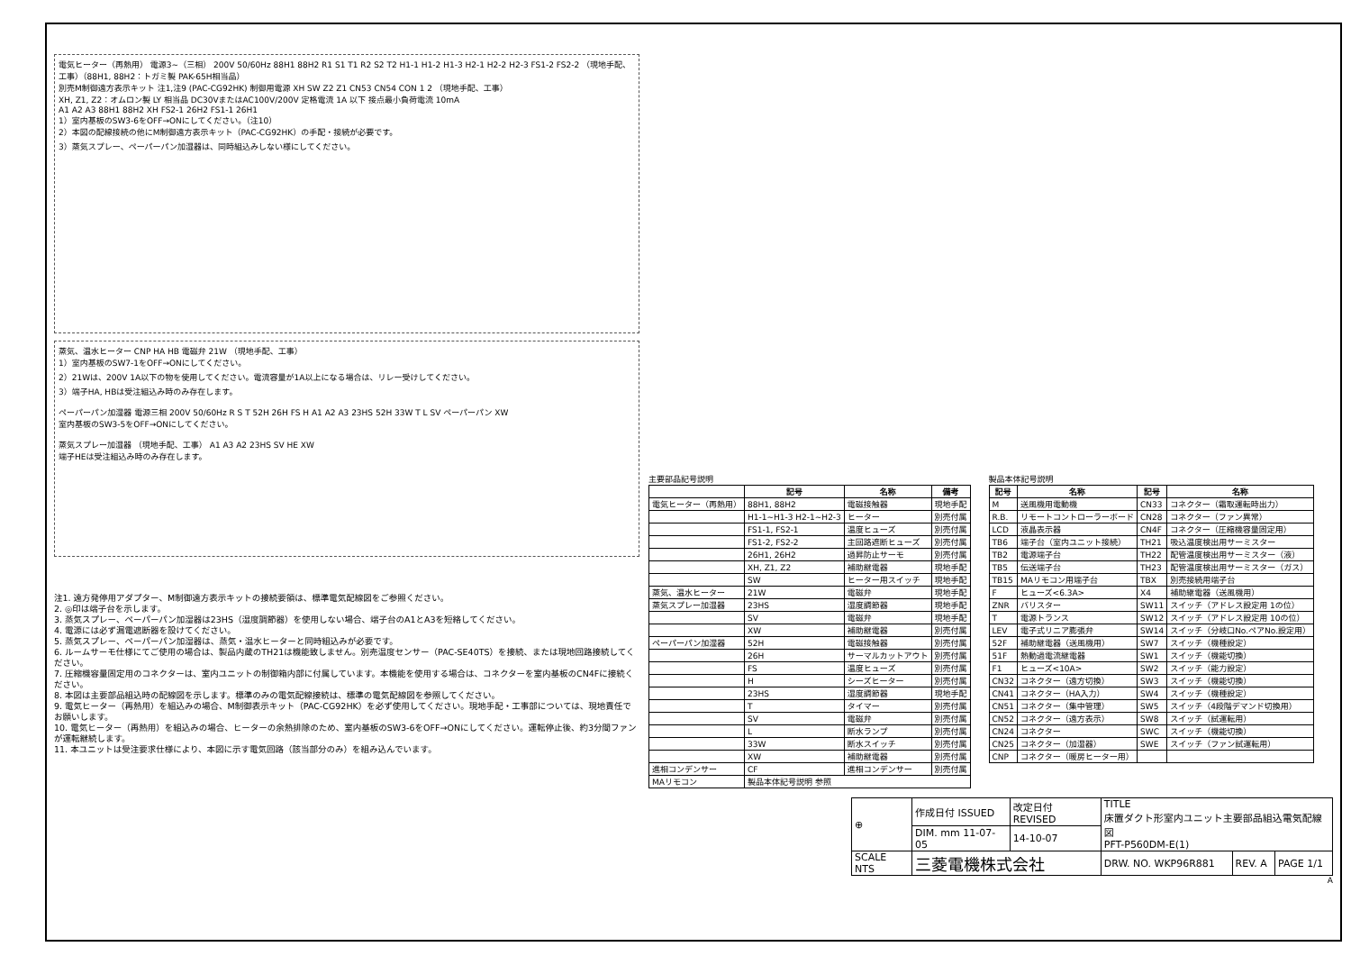電気ヒーター（再熱用） 電源3~（三相） 200V 50/60Hz 88H1 88H2 R1 S1 T1 R2 S2 T2 H1-1 H1-2 H1-3 H2-1 H2-2 H2-3 FS1-2 FS2-2 （現地手配、工事）（88H1, 88H2：トガミ製 PAK-65H相当品）
別売M制御遠方表示キット 注1,注9 (PAC-CG92HK) 制御用電源 XH SW Z2 Z1 CN53 CN54 CON 1 2 （現地手配、工事）
XH, Z1, Z2：オムロン製 LY 相当品 DC30VまたはAC100V/200V 定格電流 1A 以下 接点最小負荷電流 10mA
A1 A2 A3 88H1 88H2 XH FS2-1 26H2 FS1-1 26H1
1）室内基板のSW3-6をOFF→ONにしてください。（注10）
2）本図の配線接続の他にM制御遠方表示キット（PAC-CG92HK）の手配・接続が必要です。
3）蒸気スプレー、ペーパーパン加湿器は、同時組込みしない様にしてください。
蒸気、温水ヒーター CNP HA HB 電磁弁 21W （現地手配、工事）
1）室内基板のSW7-1をOFF→ONにしてください。
2）21Wは、200V 1A以下の物を使用してください。電流容量が1A以上になる場合は、リレー受けしてください。
3）端子HA, HBは受注組込み時のみ存在します。
ペーパーパン加湿器 電源三相 200V 50/60Hz R S T 52H 26H FS H A1 A2 A3 23HS 52H 33W T L SV ペーパーパン XW
室内基板のSW3-5をOFF→ONにしてください。
蒸気スプレー加湿器 （現地手配、工事） A1 A3 A2 23HS SV HE XW
端子HEは受注組込み時のみ存在します。
注1. 遠方発停用アダプター、M制御遠方表示キットの接続要領は、標準電気配線図をご参照ください。
2. ◎印は端子台を示します。
3. 蒸気スプレー、ペーパーパン加湿器は23HS（湿度調節器）を使用しない場合、端子台のA1とA3を短絡してください。
4. 電源には必ず漏電遮断器を設けてください。
5. 蒸気スプレー、ペーパーパン加湿器は、蒸気・温水ヒーターと同時組込みが必要です。
6. ルームサーモ仕様にてご使用の場合は、製品内蔵のTH21は機能致しません。別売温度センサー（PAC-SE40TS）を接続、または現地回路接続してください。
7. 圧縮機容量固定用のコネクターは、室内ユニットの制御箱内部に付属しています。本機能を使用する場合は、コネクターを室内基板のCN4Fに接続ください。
8. 本図は主要部品組込時の配線図を示します。標準のみの電気配線接続は、標準の電気配線図を参照してください。
9. 電気ヒーター（再熱用）を組込みの場合、M制御表示キット（PAC-CG92HK）を必ず使用してください。現地手配・工事部については、現地責任でお願いします。
10. 電気ヒーター（再熱用）を組込みの場合、ヒーターの余熱排除のため、室内基板のSW3-6をOFF→ONにしてください。運転停止後、約3分間ファンが運転継続します。
11. 本ユニットは受注要求仕様により、本図に示す電気回路（該当部分のみ）を組み込んでいます。
主要部品記号説明
| | 記号 | 名称 | 備考 |
| --- | --- | --- | --- |
| 電気ヒーター（再熱用） | 88H1, 88H2 | 電磁接触器 | 現地手配 |
| | H1-1~H1-3 H2-1~H2-3 | ヒーター | 別売付属 |
| | FS1-1, FS2-1 | 温度ヒューズ | 別売付属 |
| | FS1-2, FS2-2 | 主回路遮断ヒューズ | 別売付属 |
| | 26H1, 26H2 | 過昇防止サーモ | 別売付属 |
| | XH, Z1, Z2 | 補助継電器 | 現地手配 |
| | SW | ヒーター用スイッチ | 現地手配 |
| 蒸気、温水ヒーター | 21W | 電磁弁 | 現地手配 |
| 蒸気スプレー加湿器 | 23HS | 湿度調節器 | 現地手配 |
| | SV | 電磁弁 | 現地手配 |
| | XW | 補助継電器 | 別売付属 |
| ペーパーパン加湿器 | 52H | 電磁接触器 | 別売付属 |
| | 26H | サーマルカットアウト | 別売付属 |
| | FS | 温度ヒューズ | 別売付属 |
| | H | シーズヒーター | 別売付属 |
| | 23HS | 湿度調節器 | 現地手配 |
| | T | タイマー | 別売付属 |
| | SV | 電磁弁 | 別売付属 |
| | L | 断水ランプ | 別売付属 |
| | 33W | 断水スイッチ | 別売付属 |
| | XW | 補助継電器 | 別売付属 |
| 進相コンデンサー | CF | 進相コンデンサー | 別売付属 |
| MAリモコン | 製品本体記号説明 参照 | | |
製品本体記号説明
| 記号 | 名称 | 記号 | 名称 |
| --- | --- | --- | --- |
| M | 送風機用電動機 | CN33 | コネクター（霜取運転時出力） |
| R.B. | リモートコントローラーボード | CN28 | コネクター（ファン異常） |
| LCD | 液晶表示器 | CN4F | コネクター（圧縮機容量固定用） |
| TB6 | 端子台（室内ユニット接続） | TH21 | 吸込温度検出用サーミスター |
| TB2 | 電源端子台 | TH22 | 配管温度検出用サーミスター（液） |
| TB5 | 伝送端子台 | TH23 | 配管温度検出用サーミスター（ガス） |
| TB15 | MAリモコン用端子台 | TBX | 別売接続用端子台 |
| F | ヒューズ<6.3A> | X4 | 補助継電器（送風機用） |
| ZNR | バリスター | SW11 | スイッチ（アドレス設定用 1の位） |
| T | 電源トランス | SW12 | スイッチ（アドレス設定用 10の位） |
| LEV | 電子式リニア膨張弁 | SW14 | スイッチ（分岐口No.ペアNo.設定用） |
| 52F | 補助継電器（送風機用） | SW7 | スイッチ（機種設定） |
| 51F | 熱動過電流継電器 | SW1 | スイッチ（機能切換） |
| F1 | ヒューズ<10A> | SW2 | スイッチ（能力設定） |
| CN32 | コネクター（遠方切換） | SW3 | スイッチ（機能切換） |
| CN41 | コネクター（HA入力） | SW4 | スイッチ（機種設定） |
| CN51 | コネクター（集中管理） | SW5 | スイッチ（4段階デマンド切換用） |
| CN52 | コネクター（遠方表示） | SW8 | スイッチ（試運転用） |
| CN24 | コネクター | SWC | スイッチ（機能切換） |
| CN25 | コネクター（加湿器） | SWE | スイッチ（ファン試運転用） |
| CNP | コネクター（暖房ヒーター用） | | |
| ⊕ | 作成日付 ISSUED | 改定日付 REVISED | TITLE 床置ダクト形室内ユニット主要部品組込電気配線図 PFT-P560DM-E(1) | | |
| | DIM. mm 11-07-05 | 14-10-07 | | | |
| SCALE NTS | 三菱電機株式会社 | | DRW. NO. WKP96R881 | REV. A | PAGE 1/1 |
A